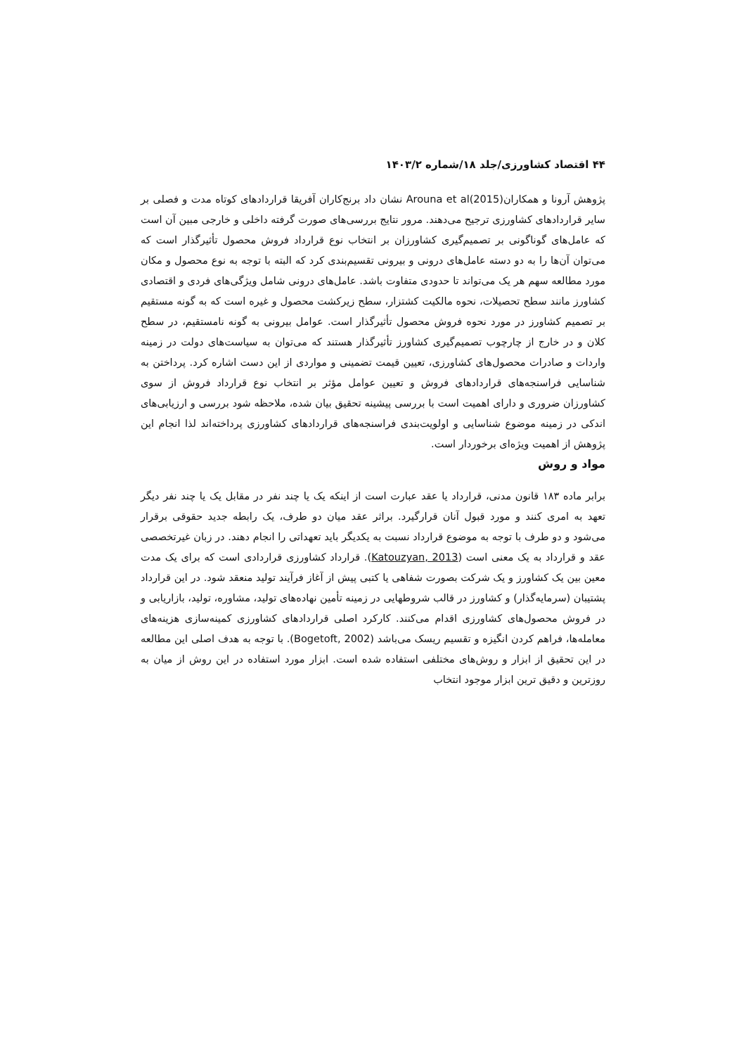۴۴ اقتصاد کشاورزی/جلد ۱۸/شماره ۱۴۰۳/۲
پژوهش آرونا و همکاران(Arouna et al(2015 نشان داد برنج‌کاران آفریقا قراردادهای کوتاه مدت و فصلی بر سایر قراردادهای کشاورزی ترجیح می‌دهند. مرور نتایج بررسی‌های صورت گرفته داخلی و خارجی مبین آن است که عامل‌های گوناگونی بر تصمیم‌گیری کشاورزان بر انتخاب نوع قرارداد فروش محصول تأثیرگذار است که می‌توان آن‌ها را به دو دسته عامل‌های درونی و بیرونی تقسیم‌بندی کرد که البته با توجه به نوع محصول و مکان مورد مطالعه سهم هر یک می‌تواند تا حدودی متفاوت باشد. عامل‌های درونی شامل ویژگی‌های فردی و اقتصادی کشاورز مانند سطح تحصیلات، نحوه مالکیت کشتزار، سطح زیرکشت محصول و غیره است که به گونه مستقیم بر تصمیم کشاورز در مورد نحوه فروش محصول تأثیرگذار است. عوامل بیرونی به گونه نامستقیم، در سطح کلان و در خارج از چارچوب تصمیم‌گیری کشاورز تأثیرگذار هستند که می‌توان به سیاست‌های دولت در زمینه واردات و صادرات محصول‌های کشاورزی، تعیین قیمت تضمینی و مواردی از این دست اشاره کرد. پرداختن به شناسایی فراسنجه‌های قراردادهای فروش و تعیین عوامل مؤثر بر انتخاب نوع قرارداد فروش از سوی کشاورزان ضروری و دارای اهمیت است با بررسی پیشینه تحقیق بیان شده، ملاحظه شود بررسی و ارزیابی‌های اندکی در زمینه موضوع شناسایی و اولویت‌بندی فراسنجه‌های قراردادهای کشاورزی پرداخته‌اند لذا انجام این پژوهش از اهمیت ویژه‌ای برخوردار است.
مواد و روش
برابر ماده ۱۸۳ قانون مدنی، قرارداد یا عقد عبارت است از اینکه یک یا چند نفر در مقابل یک یا چند نفر دیگر تعهد به امری کنند و مورد قبول آنان قرارگیرد. براثر عقد میان دو طرف، یک رابطه جدید حقوقی برقرار می‌شود و دو طرف با توجه به موضوع قرارداد نسبت به یکدیگر باید تعهداتی را انجام دهند. در زبان غیرتخصصی عقد و قرارداد به یک معنی است (Katouzyan, 2013). قرارداد کشاورزی قراردادی است که برای یک مدت معین بین یک کشاورز و یک شرکت بصورت شفاهی یا کتبی پیش از آغاز فرآیند تولید منعقد شود. در این قرارداد پشتیبان (سرمایه‌گذار) و کشاورز در قالب شروطهایی در زمینه تأمین نهاده‌های تولید، مشاوره، تولید، بازاریابی و در فروش محصول‌های کشاورزی اقدام می‌کنند. کارکرد اصلی قراردادهای کشاورزی کمینه‌سازی هزینه‌های معامله‌ها، فراهم کردن انگیزه و تقسیم ریسک می‌باشد (Bogetoft, 2002). با توجه به هدف اصلی این مطالعه در این تحقیق از ابزار و روش‌های مختلفی استفاده شده است. ابزار مورد استفاده در این روش از میان به روزترین و دقیق ترین ابزار موجود انتخاب